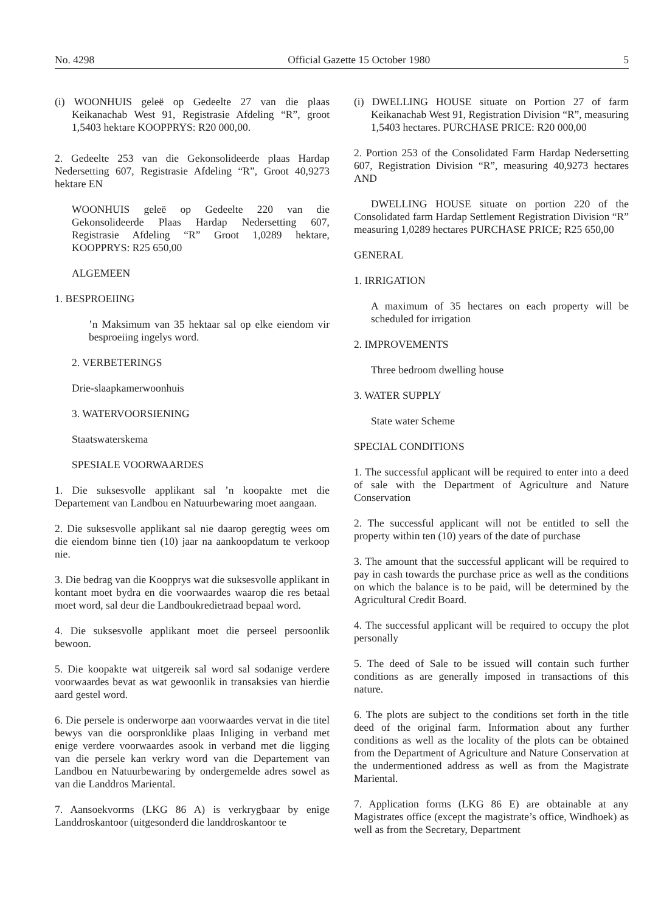No. 4298 Official Gazette 15 October 1980 5
(i) WOONHUIS geleë op Gedeelte 27 van die plaas Keikanachab West 91, Registrasie Afdeling “R”, groot 1,5403 hektare KOOPPRYS: R20 000,00.
2. Gedeelte 253 van die Gekonsolideerde plaas Hardap Nedersetting 607, Registrasie Afdeling “R”, Groot 40,9273 hektare EN
WOONHUIS geleë op Gedeelte 220 van die Gekonsolideerde Plaas Hardap Nedersetting 607, Registrasie Afdeling “R” Groot 1,0289 hektare, KOOPPRYS: R25 650,00
ALGEMEEN
1. BESPROEIING
’n Maksimum van 35 hektaar sal op elke eiendom vir besproeiing ingelys word.
2. VERBETERINGS
Drie-slaapkamerwoonhuis
3. WATERVOORSIENING
Staatswaterskema
SPESIALE VOORWAARDES
1. Die suksesvolle applikant sal ’n koopakte met die Departement van Landbou en Natuurbewaring moet aangaan.
2. Die suksesvolle applikant sal nie daarop geregtig wees om die eiendom binne tien (10) jaar na aankoopdatum te verkoop nie.
3. Die bedrag van die Koopprys wat die suksesvolle applikant in kontant moet bydra en die voorwaardes waarop die res betaal moet word, sal deur die Landboukredietraad bepaal word.
4. Die suksesvolle applikant moet die perseel persoonlik bewoon.
5. Die koopakte wat uitgereik sal word sal sodanige verdere voorwaardes bevat as wat gewoonlik in transaksies van hierdie aard gestel word.
6. Die persele is onderworpe aan voorwaardes vervat in die titel bewys van die oorspronklike plaas Inliging in verband met enige verdere voorwaardes asook in verband met die ligging van die persele kan verkry word van die Departement van Landbou en Natuurbewaring by ondergemelde adres sowel as van die Landdros Mariental.
7. Aansoekvorms (LKG 86 A) is verkrygbaar by enige Landdroskantoor (uitgesonderd die landdroskantoor te
(i) DWELLING HOUSE situate on Portion 27 of farm Keikanachab West 91, Registration Division “R”, measuring 1,5403 hectares. PURCHASE PRICE: R20 000,00
2. Portion 253 of the Consolidated Farm Hardap Nedersetting 607, Registration Division “R”, measuring 40,9273 hectares AND
DWELLING HOUSE situate on portion 220 of the Consolidated farm Hardap Settlement Registration Division “R” measuring 1,0289 hectares PURCHASE PRICE; R25 650,00
GENERAL
1. IRRIGATION
A maximum of 35 hectares on each property will be scheduled for irrigation
2. IMPROVEMENTS
Three bedroom dwelling house
3. WATER SUPPLY
State water Scheme
SPECIAL CONDITIONS
1. The successful applicant will be required to enter into a deed of sale with the Department of Agriculture and Nature Conservation
2. The successful applicant will not be entitled to sell the property within ten (10) years of the date of purchase
3. The amount that the successful applicant will be required to pay in cash towards the purchase price as well as the conditions on which the balance is to be paid, will be determined by the Agricultural Credit Board.
4. The successful applicant will be required to occupy the plot personally
5. The deed of Sale to be issued will contain such further conditions as are generally imposed in transactions of this nature.
6. The plots are subject to the conditions set forth in the title deed of the original farm. Information about any further conditions as well as the locality of the plots can be obtained from the Department of Agriculture and Nature Conservation at the undermentioned address as well as from the Magistrate Mariental.
7. Application forms (LKG 86 E) are obtainable at any Magistrates office (except the magistrate’s office, Windhoek) as well as from the Secretary, Department